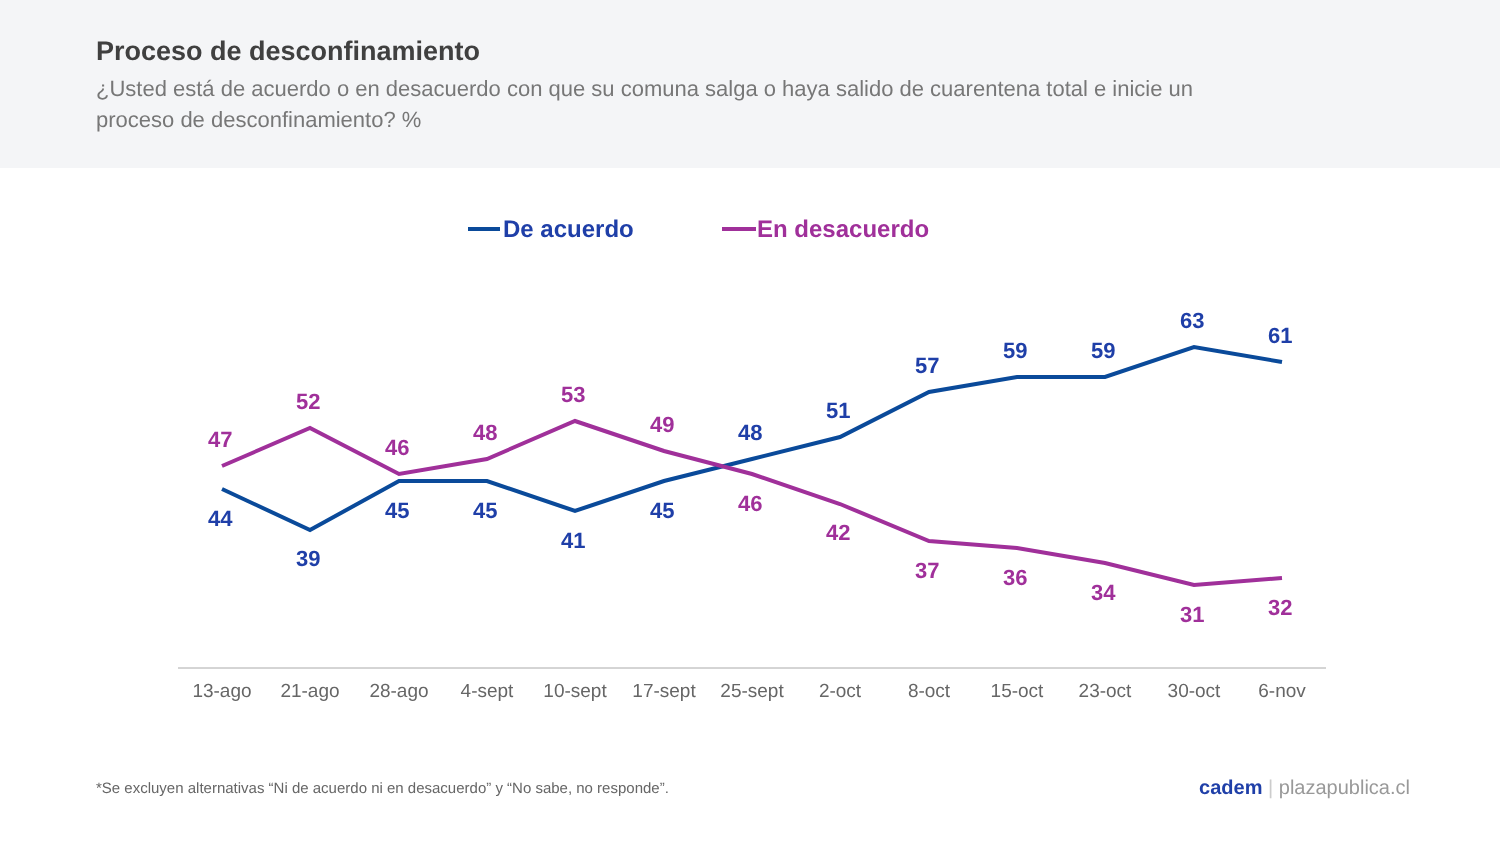Proceso de desconfinamiento
¿Usted está de acuerdo o en desacuerdo con que su comuna salga o haya salido de cuarentena total e inicie un proceso de desconfinamiento? %
De acuerdo
En desacuerdo
44
39
45
45
41
45
48
51
57
59
59
63
61
47
52
46
48
53
49
46
42
37
36
34
31
32
13-ago
21-ago
28-ago
4-sept
10-sept
17-sept
25-sept
2-oct
8-oct
15-oct
23-oct
30-oct
6-nov
*Se excluyen alternativas “Ni de acuerdo ni en desacuerdo” y “No sabe, no responde”. cadem | plazapublica.cl